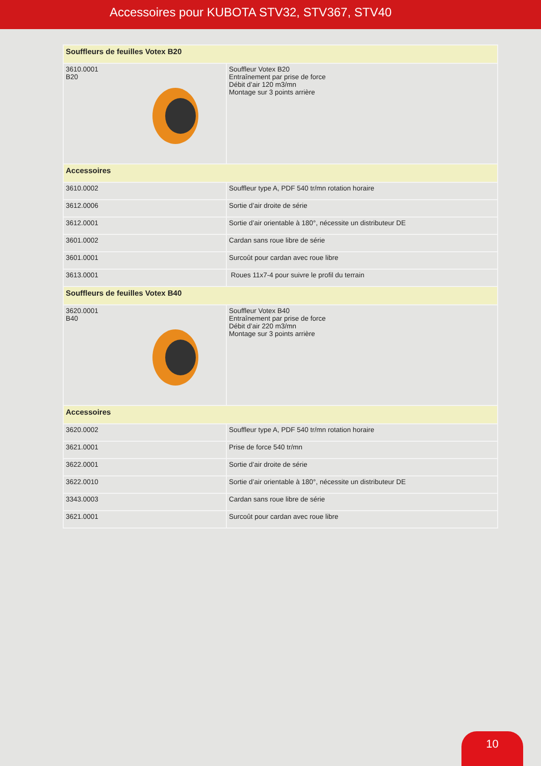Accessoires pour KUBOTA STV32, STV367, STV40
| Souffleurs de feuilles Votex B20 | |
| 3610.0001 B20 | Souffleur Votex B20 Entraînement par prise de force Débit d’air 120 m3/mn Montage sur 3 points arrière |
| Accessoires | |
| 3610.0002 | Souffleur type A, PDF 540 tr/mn rotation horaire |
| 3612.0006 | Sortie d’air droite de série |
| 3612.0001 | Sortie d’air orientable à 180°, nécessite un distributeur DE |
| 3601.0002 | Cardan sans roue libre de série |
| 3601.0001 | Surcoût pour cardan avec roue libre |
| 3613.0001 | Roues 11x7-4 pour suivre le profil du terrain |
| Souffleurs de feuilles Votex B40 | |
| 3620.0001 B40 | Souffleur Votex B40 Entraînement par prise de force Débit d’air 220 m3/mn Montage sur 3 points arrière |
| Accessoires | |
| 3620.0002 | Souffleur type A, PDF 540 tr/mn rotation horaire |
| 3621.0001 | Prise de force 540 tr/mn |
| 3622.0001 | Sortie d’air droite de série |
| 3622.0010 | Sortie d’air orientable à 180°, nécessite un distributeur DE |
| 3343.0003 | Cardan sans roue libre de série |
| 3621.0001 | Surcoût pour cardan avec roue libre |
10